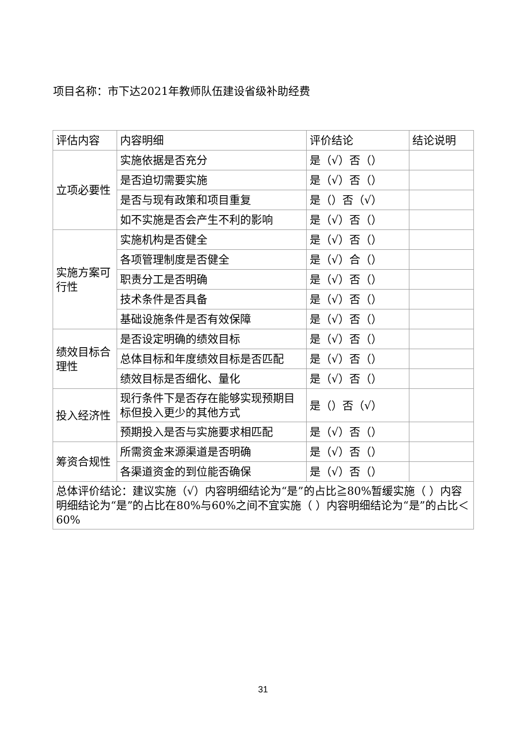项目名称：市下达2021年教师队伍建设省级补助经费
| 评估内容 | 内容明细 | 评价结论 | 结论说明 |
| --- | --- | --- | --- |
| 立项必要性 | 实施依据是否充分 | 是（√）否（） | |
| | 是否迫切需要实施 | 是（√）否（） | |
| | 是否与现有政策和项目重复 | 是（）否（√） | |
| | 如不实施是否会产生不利的影响 | 是（√）否（） | |
| 实施方案可行性 | 实施机构是否健全 | 是（√）否（） | |
| | 各项管理制度是否健全 | 是（√）合（） | |
| | 职责分工是否明确 | 是（√）否（） | |
| | 技术条件是否具备 | 是（√）否（） | |
| | 基础设施条件是否有效保障 | 是（√）否（） | |
| 绩效目标合理性 | 是否设定明确的绩效目标 | 是（√）否（） | |
| | 总体目标和年度绩效目标是否匹配 | 是（√）否（） | |
| | 绩效目标是否细化、量化 | 是（√）否（） | |
| 投入经济性 | 现行条件下是否存在能够实现预期目标但投入更少的其他方式 | 是（）否（√） | |
| | 预期投入是否与实施要求相匹配 | 是（√）否（） | |
| 筹资合规性 | 所需资金来源渠道是否明确 | 是（√）否（） | |
| | 各渠道资金的到位能否确保 | 是（√）否（） | |
| 总体评价结论：建议实施（√）内容明细结论为“是”的占比≧80%暂缓实施（ ）内容明细结论为“是”的占比在80%与60%之间不宜实施（ ）内容明细结论为“是”的占比＜60% | | | |
31